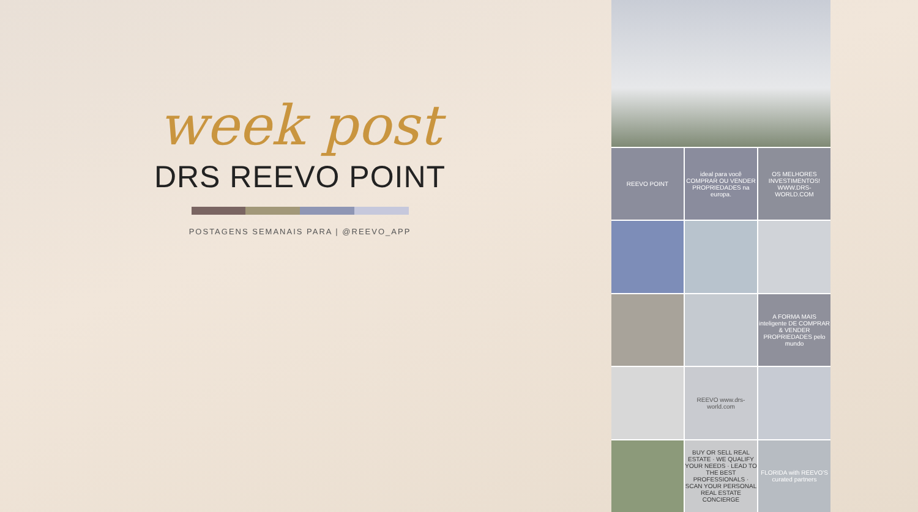week post
DRS REEVO POINT
POSTAGENS SEMANAIS PARA | @REEVO_APP
REEVO POINT
ideal para você COMPRAR OU VENDER PROPRIEDADES na europa.
OS MELHORES INVESTIMENTOS! WWW.DRS-WORLD.COM
A FORMA MAIS inteligente DE COMPRAR & VENDER PROPRIEDADES pelo mundo
REEVO www.drs-world.com
BUY OR SELL REAL ESTATE · WE QUALIFY YOUR NEEDS · LEAD TO THE BEST PROFESSIONALS · SCAN YOUR PERSONAL REAL ESTATE CONCIERGE
FLORIDA with REEVO'S curated partners